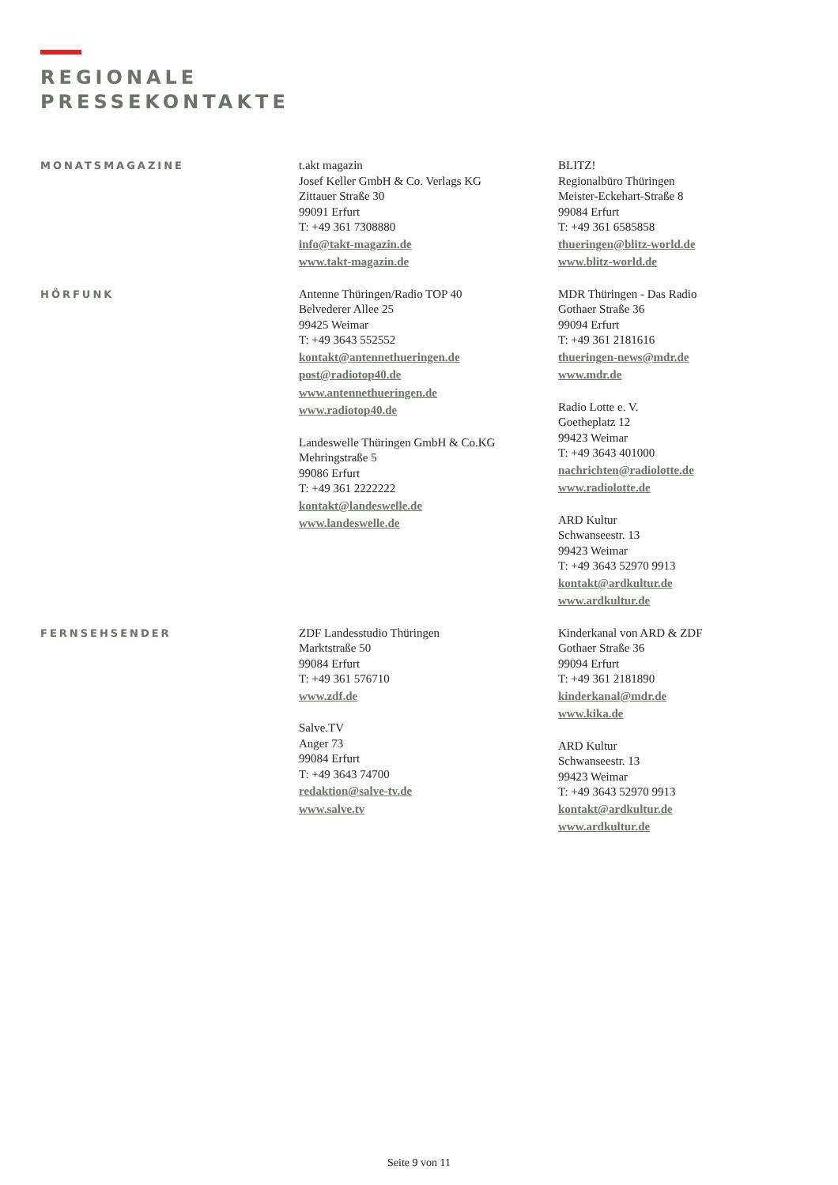REGIONALE
PRESSEKONTAKTE
MONATSMAGAZINE
t.akt magazin
Josef Keller GmbH & Co. Verlags KG
Zittauer Straße 30
99091 Erfurt
T: +49 361 7308880
info@takt-magazin.de
www.takt-magazin.de
BLITZ!
Regionalbüro Thüringen
Meister-Eckehart-Straße 8
99084 Erfurt
T: +49 361 6585858
thueringen@blitz-world.de
www.blitz-world.de
HÖRFUNK
Antenne Thüringen/Radio TOP 40
Belvederer Allee 25
99425 Weimar
T: +49 3643 552552
kontakt@antennethueringen.de
post@radiotop40.de
www.antennethueringen.de
www.radiotop40.de
Landeswelle Thüringen GmbH & Co.KG
Mehringstraße 5
99086 Erfurt
T: +49 361 2222222
kontakt@landeswelle.de
www.landeswelle.de
MDR Thüringen - Das Radio
Gothaer Straße 36
99094 Erfurt
T: +49 361 2181616
thueringen-news@mdr.de
www.mdr.de
Radio Lotte e. V.
Goetheplatz 12
99423 Weimar
T: +49 3643 401000
nachrichten@radiolotte.de
www.radiolotte.de
ARD Kultur
Schwanseestr. 13
99423 Weimar
T: +49 3643 52970 9913
kontakt@ardkultur.de
www.ardkultur.de
FERNSEHSENDER
ZDF Landesstudio Thüringen
Marktstraße 50
99084 Erfurt
T: +49 361 576710
www.zdf.de
Salve.TV
Anger 73
99084 Erfurt
T: +49 3643 74700
redaktion@salve-tv.de
www.salve.tv
Kinderkanal von ARD & ZDF
Gothaer Straße 36
99094 Erfurt
T: +49 361 2181890
kinderkanal@mdr.de
www.kika.de
ARD Kultur
Schwanseestr. 13
99423 Weimar
T: +49 3643 52970 9913
kontakt@ardkultur.de
www.ardkultur.de
Seite 9 von 11